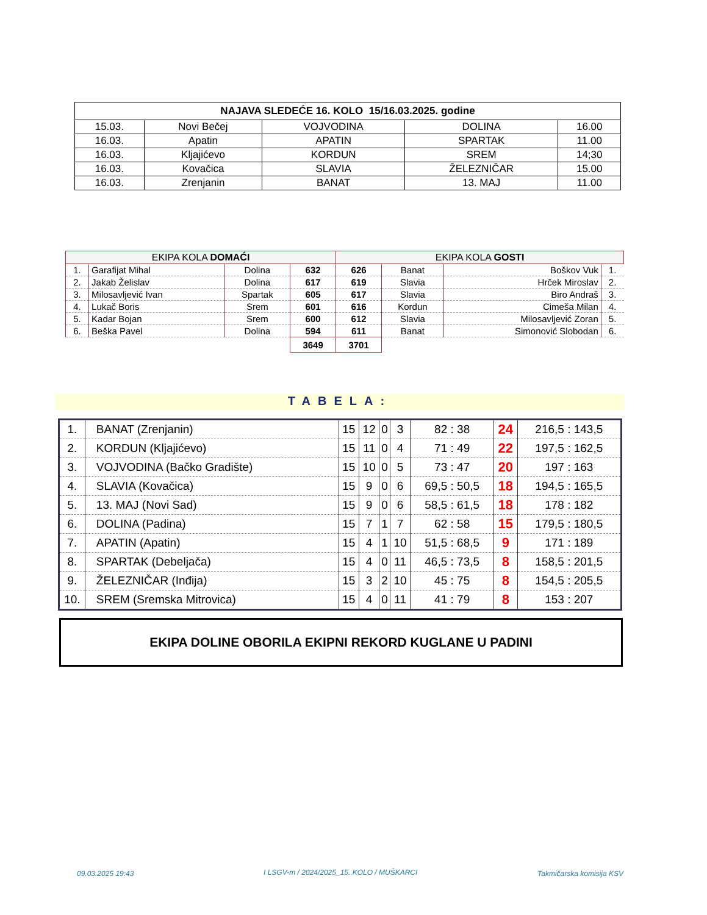| NAJAVA SLEDEĆE 16. KOLO 15/16.03.2025. godine | | | | |
| --- | --- | --- | --- | --- |
| 15.03. | Novi Bečej | VOJVODINA | DOLINA | 16.00 |
| 16.03. | Apatin | APATIN | SPARTAK | 11.00 |
| 16.03. | Kljajićevo | KORDUN | SREM | 14;30 |
| 16.03. | Kovačica | SLAVIA | ŽELEZNIČAR | 15.00 |
| 16.03. | Zrenjanin | BANAT | 13. MAJ | 11.00 |
| EKIPA KOLA DOMAĆI | | | | EKIPA KOLA GOSTI | | | |
| --- | --- | --- | --- | --- | --- | --- | --- |
| 1. | Garafijat Mihal | Dolina | 632 | 626 | Banat | Boškov Vuk | 1. |
| 2. | Jakab Želislav | Dolina | 617 | 619 | Slavia | Hrček Miroslav | 2. |
| 3. | Milosavljević Ivan | Spartak | 605 | 617 | Slavia | Biro Andraš | 3. |
| 4. | Lukač Boris | Srem | 601 | 616 | Kordun | Cimeša Milan | 4. |
| 5. | Kadar Bojan | Srem | 600 | 612 | Slavia | Milosavljević Zoran | 5. |
| 6. | Beška Pavel | Dolina | 594 | 611 | Banat | Simonović Slobodan | 6. |
| | | | 3649 | 3701 | | | |
TABELA:
| 1. | BANAT (Zrenjanin) | 15 | 12 | 0 | 3 | 82 : 38 | 24 | 216,5 : 143,5 |
| 2. | KORDUN (Kljajićevo) | 15 | 11 | 0 | 4 | 71 : 49 | 22 | 197,5 : 162,5 |
| 3. | VOJVODINA (Bačko Gradište) | 15 | 10 | 0 | 5 | 73 : 47 | 20 | 197 : 163 |
| 4. | SLAVIA (Kovačica) | 15 | 9 | 0 | 6 | 69,5 : 50,5 | 18 | 194,5 : 165,5 |
| 5. | 13. MAJ (Novi Sad) | 15 | 9 | 0 | 6 | 58,5 : 61,5 | 18 | 178 : 182 |
| 6. | DOLINA (Padina) | 15 | 7 | 1 | 7 | 62 : 58 | 15 | 179,5 : 180,5 |
| 7. | APATIN (Apatin) | 15 | 4 | 1 | 10 | 51,5 : 68,5 | 9 | 171 : 189 |
| 8. | SPARTAK (Debeljača) | 15 | 4 | 0 | 11 | 46,5 : 73,5 | 8 | 158,5 : 201,5 |
| 9. | ŽELEZNIČAR (Inđija) | 15 | 3 | 2 | 10 | 45 : 75 | 8 | 154,5 : 205,5 |
| 10. | SREM (Sremska Mitrovica) | 15 | 4 | 0 | 11 | 41 : 79 | 8 | 153 : 207 |
EKIPA DOLINE OBORILA EKIPNI REKORD KUGLANE U PADINI
09.03.2025 19:43
I LSGV-m / 2024/2025_15..KOLO / MUŠKARCI
Takmičarska komisija KSV